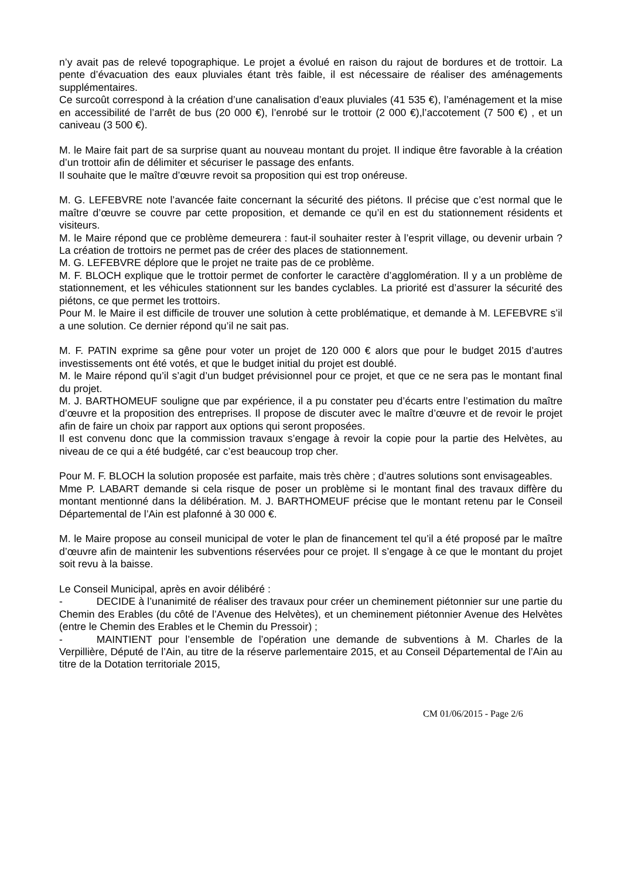n’y avait pas de relevé topographique. Le projet a évolué en raison du rajout de bordures et de trottoir. La pente d’évacuation des eaux pluviales étant très faible, il est nécessaire de réaliser des aménagements supplémentaires.
Ce surcoût correspond à la création d’une canalisation d’eaux pluviales (41 535 €), l’aménagement et la mise en accessibilité de l’arrêt de bus (20 000 €), l’enrobé sur le trottoir (2 000 €),l’accotement (7 500 €) , et un caniveau (3 500 €).
M. le Maire fait part de sa surprise quant au nouveau montant du projet. Il indique être favorable à la création d’un trottoir afin de délimiter et sécuriser le passage des enfants.
Il souhaite que le maître d’œuvre revoit sa proposition qui est trop onéreuse.
M. G. LEFEBVRE note l’avancée faite concernant la sécurité des piétons. Il précise que c’est normal que le maître d’œuvre se couvre par cette proposition, et demande ce qu’il en est du stationnement résidents et visiteurs.
M. le Maire répond que ce problème demeurera : faut-il souhaiter rester à l’esprit village, ou devenir urbain ? La création de trottoirs ne permet pas de créer des places de stationnement.
M. G. LEFEBVRE déplore que le projet ne traite pas de ce problème.
M. F. BLOCH explique que le trottoir permet de conforter le caractère d’agglomération. Il y a un problème de stationnement, et les véhicules stationnent sur les bandes cyclables. La priorité est d’assurer la sécurité des piétons, ce que permet les trottoirs.
Pour M. le Maire il est difficile de trouver une solution à cette problématique, et demande à M. LEFEBVRE s’il a une solution. Ce dernier répond qu’il ne sait pas.
M. F. PATIN exprime sa gêne pour voter un projet de 120 000 € alors que pour le budget 2015 d’autres investissements ont été votés, et que le budget initial du projet est doublé.
M. le Maire répond qu’il s’agit d’un budget prévisionnel pour ce projet, et que ce ne sera pas le montant final du projet.
M. J. BARTHOMEUF souligne que par expérience, il a pu constater peu d’écarts entre l’estimation du maître d’œuvre et la proposition des entreprises. Il propose de discuter avec le maître d’œuvre et de revoir le projet afin de faire un choix par rapport aux options qui seront proposées.
Il est convenu donc que la commission travaux s’engage à revoir la copie pour la partie des Helvètes, au niveau de ce qui a été budgété, car c’est beaucoup trop cher.
Pour M. F. BLOCH la solution proposée est parfaite, mais très chère ; d’autres solutions sont envisageables.
Mme P. LABART demande si cela risque de poser un problème si le montant final des travaux diffère du montant mentionné dans la délibération. M. J. BARTHOMEUF précise que le montant retenu par le Conseil Départemental de l’Ain est plafonné à 30 000 €.
M. le Maire propose au conseil municipal de voter le plan de financement tel qu’il a été proposé par le maître d’œuvre afin de maintenir les subventions réservées pour ce projet. Il s’engage à ce que le montant du projet soit revu à la baisse.
Le Conseil Municipal, après en avoir délibéré :
- DECIDE à l’unanimité de réaliser des travaux pour créer un cheminement piétonnier sur une partie du Chemin des Erables (du côté de l’Avenue des Helvètes), et un cheminement piétonnier Avenue des Helvètes (entre le Chemin des Erables et le Chemin du Pressoir) ;
- MAINTIENT pour l’ensemble de l’opération une demande de subventions à M. Charles de la Verpillière, Député de l’Ain, au titre de la réserve parlementaire 2015, et au Conseil Départemental de l’Ain au titre de la Dotation territoriale 2015,
CM 01/06/2015 - Page 2/6